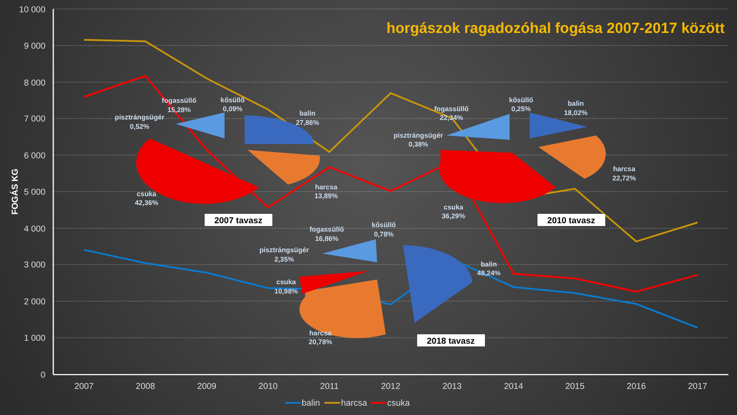horgászok ragadozóhal fogása 2007-2017 között
10 000
9 000
8 000
7 000
6 000
5 000
4 000
3 000
2 000
1 000
0
2007
2008
2009
2010
2011
2012
2013
2014
2015
2016
2017
FOGÁS KG
fogassüllő
15,28%
kősüllő
0,09%
balin
27,86%
pisztrángsügér
0,52%
harcsa
13,89%
csuka
42,36%
fogassüllő
22,34%
kősüllő
0,25%
balin
18,02%
pisztrángsügér
0,38%
harcsa
22,72%
csuka
36,29%
fogassüllő
16,86%
kősüllő
0,78%
pisztrángsügér
2,35%
balin
48,24%
csuka
10,98%
harcsa
20,78%
2007 tavasz
2010 tavasz
2018 tavasz
balin
harcsa
csuka